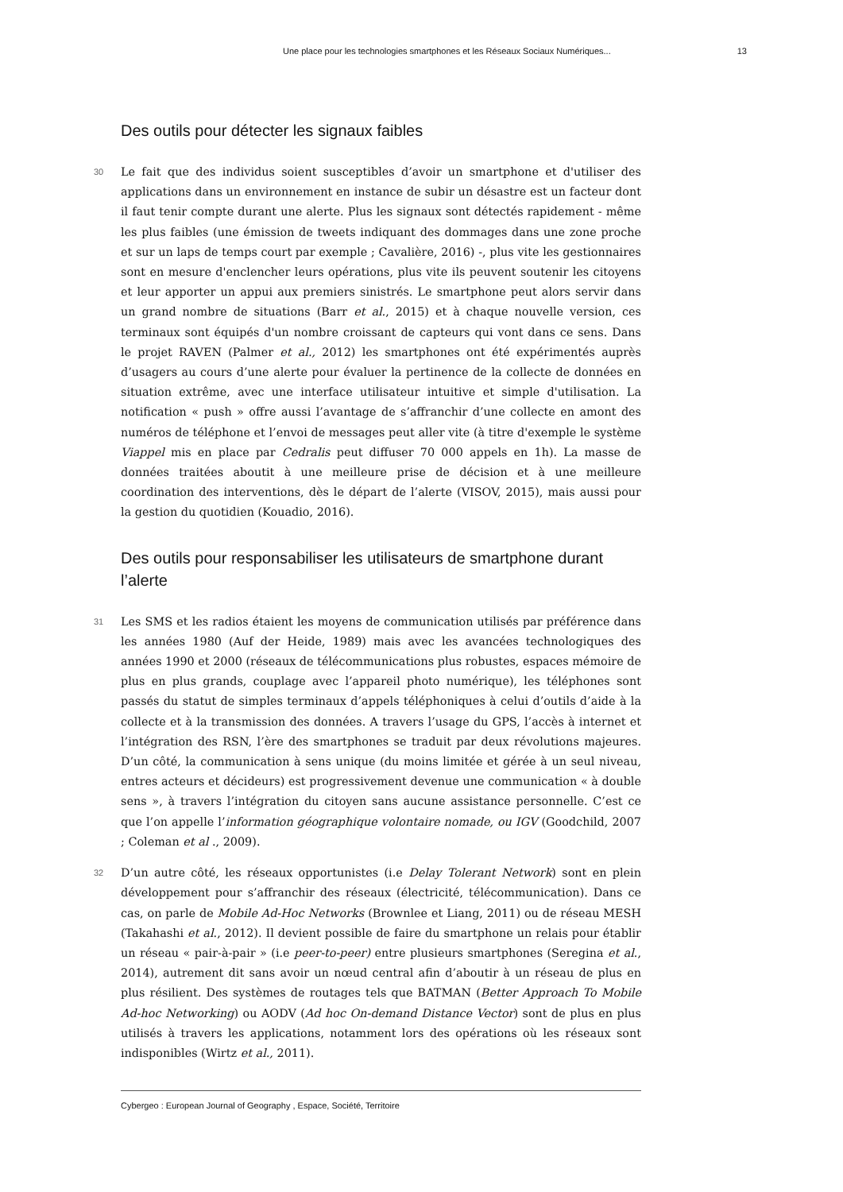Une place pour les technologies smartphones et les Réseaux Sociaux Numériques... 13
Des outils pour détecter les signaux faibles
30 Le fait que des individus soient susceptibles d’avoir un smartphone et d'utiliser des applications dans un environnement en instance de subir un désastre est un facteur dont il faut tenir compte durant une alerte. Plus les signaux sont détectés rapidement - même les plus faibles (une émission de tweets indiquant des dommages dans une zone proche et sur un laps de temps court par exemple ; Cavalière, 2016) -, plus vite les gestionnaires sont en mesure d'enclencher leurs opérations, plus vite ils peuvent soutenir les citoyens et leur apporter un appui aux premiers sinistrés. Le smartphone peut alors servir dans un grand nombre de situations (Barr et al., 2015) et à chaque nouvelle version, ces terminaux sont équipés d'un nombre croissant de capteurs qui vont dans ce sens. Dans le projet RAVEN (Palmer et al., 2012) les smartphones ont été expérimentés auprès d’usagers au cours d’une alerte pour évaluer la pertinence de la collecte de données en situation extrême, avec une interface utilisateur intuitive et simple d'utilisation. La notification « push » offre aussi l’avantage de s’affranchir d’une collecte en amont des numéros de téléphone et l’envoi de messages peut aller vite (à titre d'exemple le système Viappel mis en place par Cedralis peut diffuser 70 000 appels en 1h). La masse de données traitées aboutit à une meilleure prise de décision et à une meilleure coordination des interventions, dès le départ de l’alerte (VISOV, 2015), mais aussi pour la gestion du quotidien (Kouadio, 2016).
Des outils pour responsabiliser les utilisateurs de smartphone durant l’alerte
31 Les SMS et les radios étaient les moyens de communication utilisés par préférence dans les années 1980 (Auf der Heide, 1989) mais avec les avancées technologiques des années 1990 et 2000 (réseaux de télécommunications plus robustes, espaces mémoire de plus en plus grands, couplage avec l’appareil photo numérique), les téléphones sont passés du statut de simples terminaux d’appels téléphoniques à celui d’outils d’aide à la collecte et à la transmission des données. A travers l’usage du GPS, l’accès à internet et l’intégration des RSN, l’ère des smartphones se traduit par deux révolutions majeures. D’un côté, la communication à sens unique (du moins limitée et gérée à un seul niveau, entres acteurs et décideurs) est progressivement devenue une communication « à double sens », à travers l’intégration du citoyen sans aucune assistance personnelle. C’est ce que l’on appelle l’information géographique volontaire nomade, ou IGV (Goodchild, 2007 ; Coleman et al ., 2009).
32 D’un autre côté, les réseaux opportunistes (i.e Delay Tolerant Network) sont en plein développement pour s’affranchir des réseaux (électricité, télécommunication). Dans ce cas, on parle de Mobile Ad-Hoc Networks (Brownlee et Liang, 2011) ou de réseau MESH (Takahashi et al., 2012). Il devient possible de faire du smartphone un relais pour établir un réseau « pair-à-pair » (i.e peer-to-peer) entre plusieurs smartphones (Seregina et al., 2014), autrement dit sans avoir un nœud central afin d’aboutir à un réseau de plus en plus résilient. Des systèmes de routages tels que BATMAN (Better Approach To Mobile Ad-hoc Networking) ou AODV (Ad hoc On-demand Distance Vector) sont de plus en plus utilisés à travers les applications, notamment lors des opérations où les réseaux sont indisponibles (Wirtz et al., 2011).
Cybergeo : European Journal of Geography , Espace, Société, Territoire